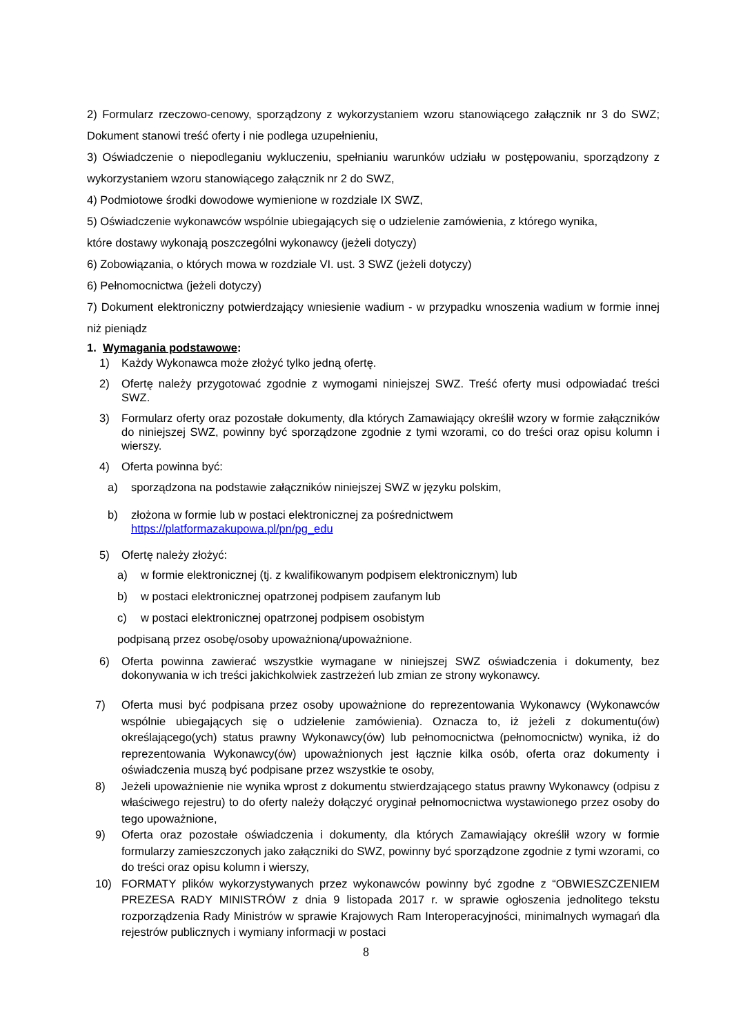2) Formularz rzeczowo-cenowy, sporządzony z wykorzystaniem wzoru stanowiącego załącznik nr 3 do SWZ; Dokument stanowi treść oferty i nie podlega uzupełnieniu,
3) Oświadczenie o niepodleganiu wykluczeniu, spełnianiu warunków udziału w postępowaniu, sporządzony z wykorzystaniem wzoru stanowiącego załącznik nr 2 do SWZ,
4) Podmiotowe środki dowodowe wymienione w rozdziale IX SWZ,
5) Oświadczenie wykonawców wspólnie ubiegających się o udzielenie zamówienia, z którego wynika,
które dostawy wykonają poszczególni wykonawcy (jeżeli dotyczy)
6) Zobowiązania, o których mowa w rozdziale VI. ust. 3 SWZ (jeżeli dotyczy)
6) Pełnomocnictwa (jeżeli dotyczy)
7) Dokument elektroniczny potwierdzający wniesienie wadium - w przypadku wnoszenia wadium w formie innej niż pieniądz
1. Wymagania podstawowe:
1) Każdy Wykonawca może złożyć tylko jedną ofertę.
2) Ofertę należy przygotować zgodnie z wymogami niniejszej SWZ. Treść oferty musi odpowiadać treści SWZ.
3) Formularz oferty oraz pozostałe dokumenty, dla których Zamawiający określił wzory w formie załączników do niniejszej SWZ, powinny być sporządzone zgodnie z tymi wzorami, co do treści oraz opisu kolumn i wierszy.
4) Oferta powinna być:
a) sporządzona na podstawie załączników niniejszej SWZ w języku polskim,
b) złożona w formie lub w postaci elektronicznej za pośrednictwem
https://platformazakupowa.pl/pn/pg_edu
5) Ofertę należy złożyć:
a) w formie elektronicznej (tj. z kwalifikowanym podpisem elektronicznym) lub
b) w postaci elektronicznej opatrzonej podpisem zaufanym lub
c) w postaci elektronicznej opatrzonej podpisem osobistym
podpisaną przez osobę/osoby upoważnioną/upoważnione.
6) Oferta powinna zawierać wszystkie wymagane w niniejszej SWZ oświadczenia i dokumenty, bez dokonywania w ich treści jakichkolwiek zastrzeżeń lub zmian ze strony wykonawcy.
7) Oferta musi być podpisana przez osoby upoważnione do reprezentowania Wykonawcy (Wykonawców wspólnie ubiegających się o udzielenie zamówienia). Oznacza to, iż jeżeli z dokumentu(ów) określającego(ych) status prawny Wykonawcy(ów) lub pełnomocnictwa (pełnomocnictw) wynika, iż do reprezentowania Wykonawcy(ów) upoważnionych jest łącznie kilka osób, oferta oraz dokumenty i oświadczenia muszą być podpisane przez wszystkie te osoby,
8) Jeżeli upoważnienie nie wynika wprost z dokumentu stwierdzającego status prawny Wykonawcy (odpisu z właściwego rejestru) to do oferty należy dołączyć oryginał pełnomocnictwa wystawionego przez osoby do tego upoważnione,
9) Oferta oraz pozostałe oświadczenia i dokumenty, dla których Zamawiający określił wzory w formie formularzy zamieszczonych jako załączniki do SWZ, powinny być sporządzone zgodnie z tymi wzorami, co do treści oraz opisu kolumn i wierszy,
10) FORMATY plików wykorzystywanych przez wykonawców powinny być zgodne z “OBWIESZCZENIEM PREZESA RADY MINISTRÓW z dnia 9 listopada 2017 r. w sprawie ogłoszenia jednolitego tekstu rozporządzenia Rady Ministrów w sprawie Krajowych Ram Interoperacyjności, minimalnych wymagań dla rejestrów publicznych i wymiany informacji w postaci
8